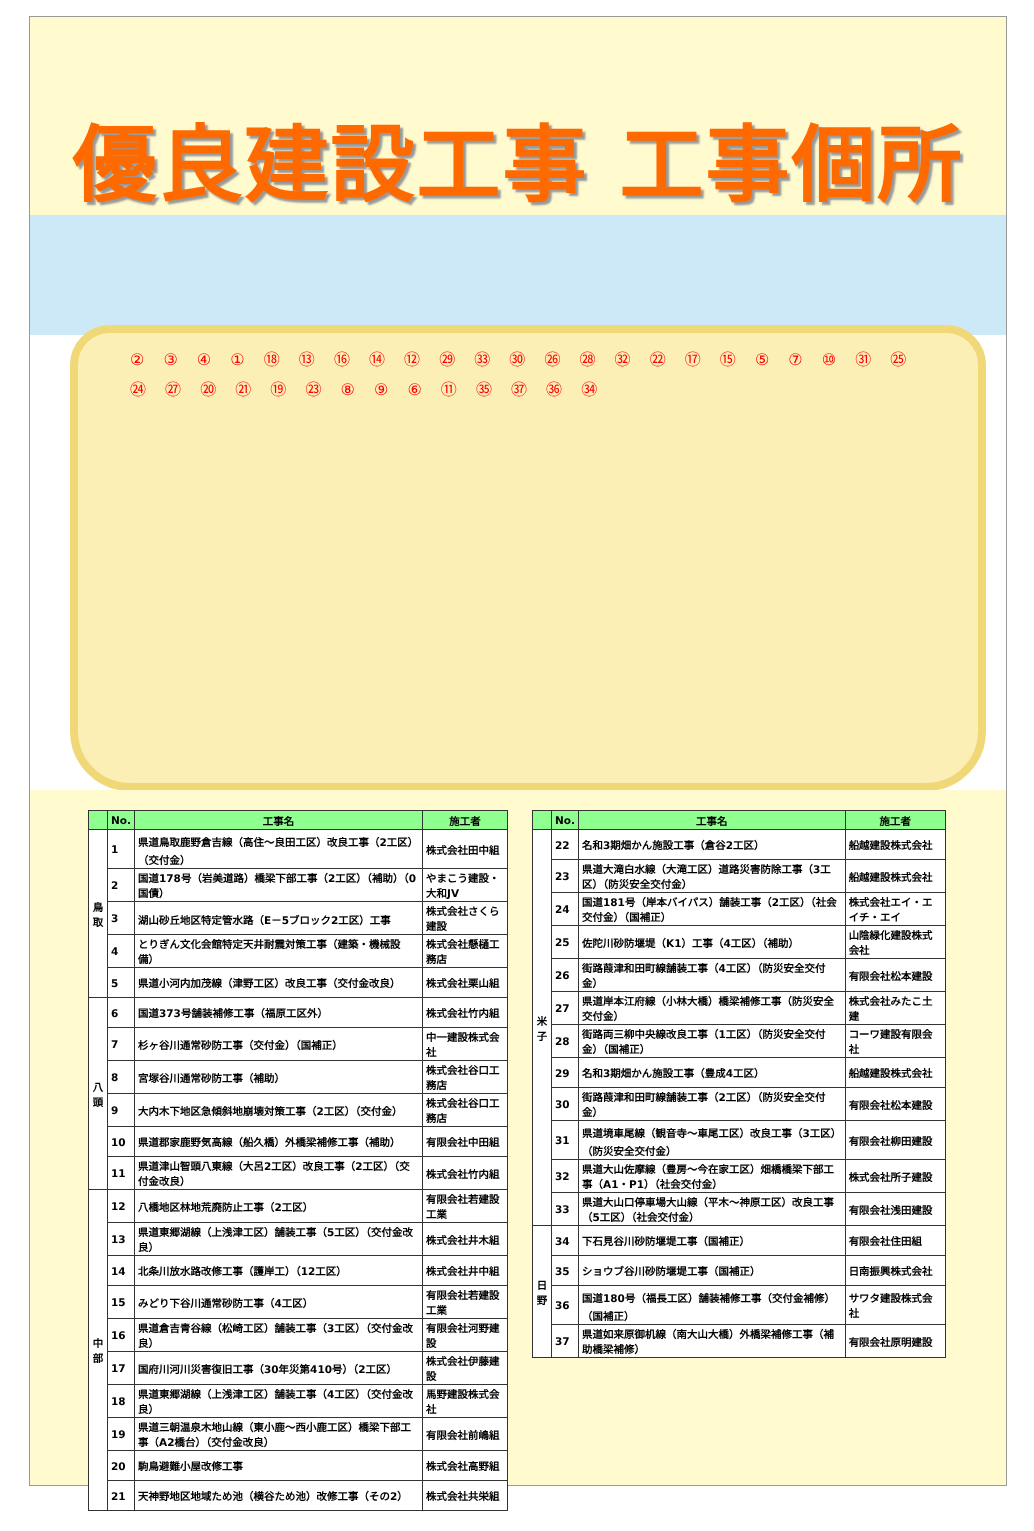優良建設工事 工事個所
② ③ ④ ① ⑱ ⑬ ⑯ ⑭ ⑫ ㉙ ㉝ ㉚ ㉖ ㉘ ㉜ ㉒ ⑰ ⑮ ⑤ ⑦ ⑩ ㉛ ㉕ ㉔ ㉗ ⑳ ㉑ ⑲ ㉓ ⑧ ⑨ ⑥ ⑪ ㉟ ㊲ ㊱ ㉞
| | No. | 工事名 | 施工者 |
| --- | --- | --- | --- |
| 鳥取 | 1 | 県道鳥取鹿野倉吉線（高住～良田工区）改良工事（2工区）（交付金） | 株式会社田中組 |
| | 2 | 国道178号（岩美道路）橋梁下部工事（2工区）（補助）（0国債） | やまこう建設・大和JV |
| | 3 | 湖山砂丘地区特定管水路（E－5ブロック2工区）工事 | 株式会社さくら建設 |
| | 4 | とりぎん文化会館特定天井耐震対策工事（建築・機械設備） | 株式会社懸樋工務店 |
| | 5 | 県道小河内加茂線（津野工区）改良工事（交付金改良） | 株式会社栗山組 |
| 八頭 | 6 | 国道373号舗装補修工事（福原工区外） | 株式会社竹内組 |
| | 7 | 杉ヶ谷川通常砂防工事（交付金）（国補正） | 中一建設株式会社 |
| | 8 | 宮塚谷川通常砂防工事（補助） | 株式会社谷口工務店 |
| | 9 | 大内木下地区急傾斜地崩壊対策工事（2工区）（交付金） | 株式会社谷口工務店 |
| | 10 | 県道郡家鹿野気高線（船久橋）外橋梁補修工事（補助） | 有限会社中田組 |
| | 11 | 県道津山智頭八東線（大呂2工区）改良工事（2工区）（交付金改良） | 株式会社竹内組 |
| 中部 | 12 | 八橋地区林地荒廃防止工事（2工区） | 有限会社若建設工業 |
| | 13 | 県道東郷湖線（上浅津工区）舗装工事（5工区）（交付金改良） | 株式会社井木組 |
| | 14 | 北条川放水路改修工事（護岸工）（12工区） | 株式会社井中組 |
| | 15 | みどり下谷川通常砂防工事（4工区） | 有限会社若建設工業 |
| | 16 | 県道倉吉青谷線（松崎工区）舗装工事（3工区）（交付金改良） | 有限会社河野建設 |
| | 17 | 国府川河川災害復旧工事（30年災第410号）（2工区） | 株式会社伊藤建設 |
| | 18 | 県道東郷湖線（上浅津工区）舗装工事（4工区）（交付金改良） | 馬野建設株式会社 |
| | 19 | 県道三朝温泉木地山線（東小鹿～西小鹿工区）橋梁下部工事（A2橋台）（交付金改良） | 有限会社前嶋組 |
| | 20 | 駒鳥避難小屋改修工事 | 株式会社高野組 |
| | 21 | 天神野地区地域ため池（横谷ため池）改修工事（その2） | 株式会社共栄組 |
| | No. | 工事名 | 施工者 |
| --- | --- | --- | --- |
| 米子 | 22 | 名和3期畑かん施設工事（倉谷2工区） | 船越建設株式会社 |
| | 23 | 県道大滝白水線（大滝工区）道路災害防除工事（3工区）（防災安全交付金） | 船越建設株式会社 |
| | 24 | 国道181号（岸本バイパス）舗装工事（2工区）（社会交付金）（国補正） | 株式会社エイ・エイチ・エイ |
| | 25 | 佐陀川砂防堰堤（K1）工事（4工区）（補助） | 山陰緑化建設株式会社 |
| | 26 | 街路葭津和田町線舗装工事（4工区）（防災安全交付金） | 有限会社松本建設 |
| | 27 | 県道岸本江府線（小林大橋）橋梁補修工事（防災安全交付金） | 株式会社みたこ土建 |
| | 28 | 街路両三柳中央線改良工事（1工区）（防災安全交付金）（国補正） | コーワ建設有限会社 |
| | 29 | 名和3期畑かん施設工事（豊成4工区） | 船越建設株式会社 |
| | 30 | 街路葭津和田町線舗装工事（2工区）（防災安全交付金） | 有限会社松本建設 |
| | 31 | 県道境車尾線（観音寺～車尾工区）改良工事（3工区）（防災安全交付金） | 有限会社柳田建設 |
| | 32 | 県道大山佐摩線（豊房～今在家工区）畑橋橋梁下部工事（A1・P1）（社会交付金） | 株式会社所子建設 |
| | 33 | 県道大山口停車場大山線（平木～神原工区）改良工事（5工区）（社会交付金） | 有限会社浅田建設 |
| 日野 | 34 | 下石見谷川砂防堰堤工事（国補正） | 有限会社住田組 |
| | 35 | ショウブ谷川砂防堰堤工事（国補正） | 日南振興株式会社 |
| | 36 | 国道180号（福長工区）舗装補修工事（交付金補修）（国補正） | サワタ建設株式会社 |
| | 37 | 県道如来原御机線（南大山大橋）外橋梁補修工事（補助橋梁補修） | 有限会社原明建設 |